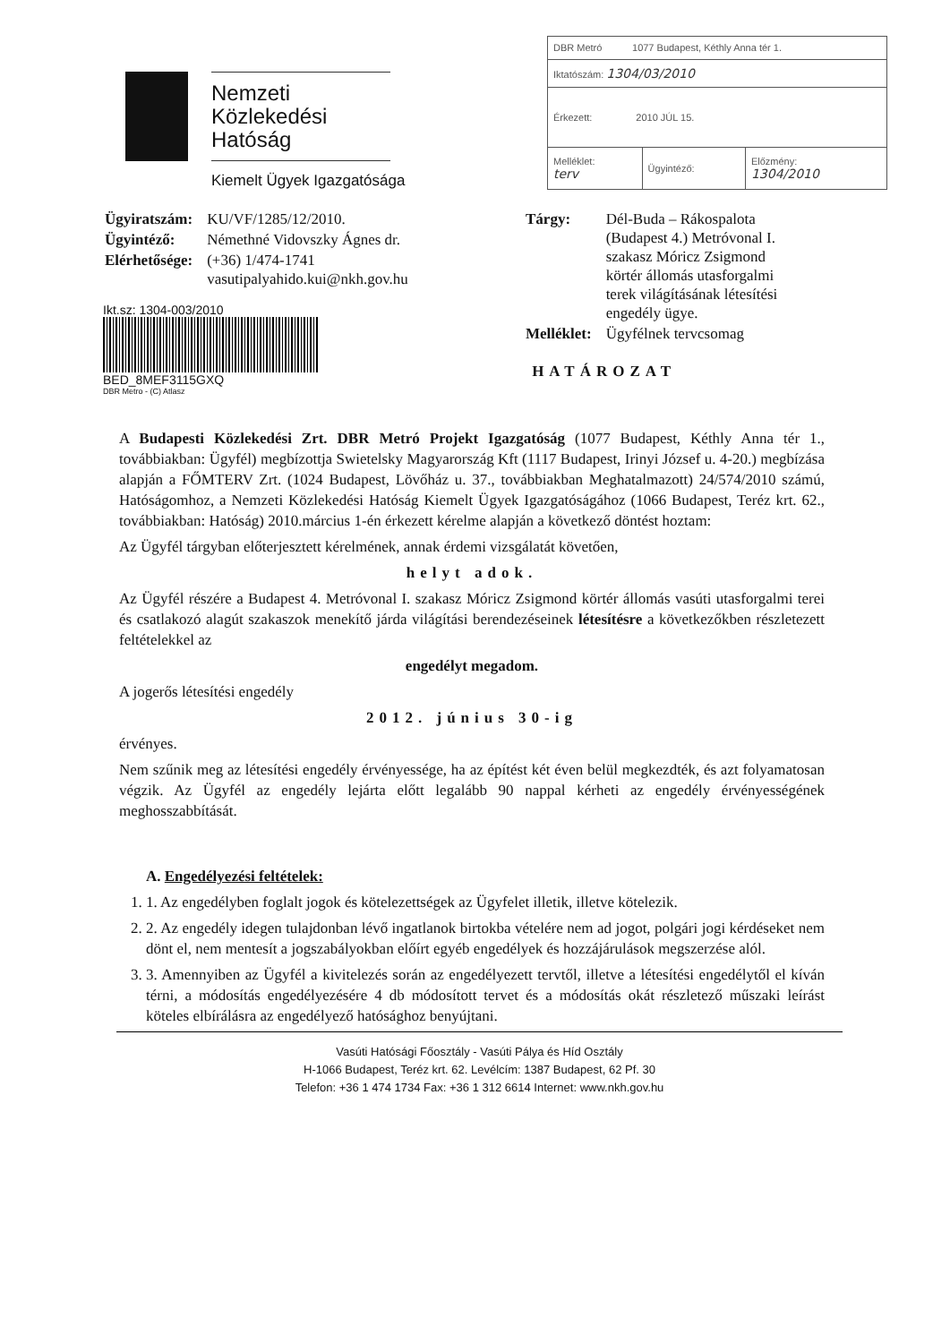Nemzeti
Közlekedési
Hatóság
Kiemelt Ügyek Igazgatósága
| DBR Metró 1077 Budapest, Kéthly Anna tér 1. | | |
| Iktatószám: 1304/03/2010 | | |
| Érkezett: 2010 JÚL 15. | | |
| Melléklet: terv | Ügyintéző: | Előzmény: 1304/2010 |
| Ügyiratszám: | KU/VF/1285/12/2010. |
| Ügyintéző: | Némethné Vidovszky Ágnes dr. |
| Elérhetősége: | (+36) 1/474-1741 vasutipalyahido.kui@nkh.gov.hu |
Ikt.sz: 1304-003/2010
BED_8MEF3115GXQ
DBR Metro - (C) Atlasz
| Tárgy: | Dél-Buda – Rákospalota (Budapest 4.) Metróvonal I. szakasz Móricz Zsigmond körtér állomás utasforgalmi terek világításának létesítési engedély ügye. |
| Melléklet: | Ügyfélnek tervcsomag |
HATÁROZAT
A Budapesti Közlekedési Zrt. DBR Metró Projekt Igazgatóság (1077 Budapest, Kéthly Anna tér 1., továbbiakban: Ügyfél) megbízottja Swietelsky Magyarország Kft (1117 Budapest, Irinyi József u. 4-20.) megbízása alapján a FŐMTERV Zrt. (1024 Budapest, Lövőház u. 37., továbbiakban Meghatalmazott) 24/574/2010 számú, Hatóságomhoz, a Nemzeti Közlekedési Hatóság Kiemelt Ügyek Igazgatóságához (1066 Budapest, Teréz krt. 62., továbbiakban: Hatóság) 2010.március 1-én érkezett kérelme alapján a következő döntést hoztam:
Az Ügyfél tárgyban előterjesztett kérelmének, annak érdemi vizsgálatát követően,
helyt adok.
Az Ügyfél részére a Budapest 4. Metróvonal I. szakasz Móricz Zsigmond körtér állomás vasúti utasforgalmi terei és csatlakozó alagút szakaszok menekítő járda világítási berendezéseinek létesítésre a következőkben részletezett feltételekkel az
engedélyt megadom.
A jogerős létesítési engedély
2012. június 30-ig
érvényes.
Nem szűnik meg az létesítési engedély érvényessége, ha az építést két éven belül megkezdték, és azt folyamatosan végzik. Az Ügyfél az engedély lejárta előtt legalább 90 nappal kérheti az engedély érvényességének meghosszabbítását.
A. Engedélyezési feltételek:
1. 1. Az engedélyben foglalt jogok és kötelezettségek az Ügyfelet illetik, illetve kötelezik.
2. 2. Az engedély idegen tulajdonban lévő ingatlanok birtokba vételére nem ad jogot, polgári jogi kérdéseket nem dönt el, nem mentesít a jogszabályokban előírt egyéb engedélyek és hozzájárulások megszerzése alól.
3. 3. Amennyiben az Ügyfél a kivitelezés során az engedélyezett tervtől, illetve a létesítési engedélytől el kíván térni, a módosítás engedélyezésére 4 db módosított tervet és a módosítás okát részletező műszaki leírást köteles elbírálásra az engedélyező hatósághoz benyújtani.
Vasúti Hatósági Főosztály - Vasúti Pálya és Híd Osztály
H-1066 Budapest, Teréz krt. 62. Levélcím: 1387 Budapest, 62 Pf. 30
Telefon: +36 1 474 1734 Fax: +36 1 312 6614 Internet: www.nkh.gov.hu